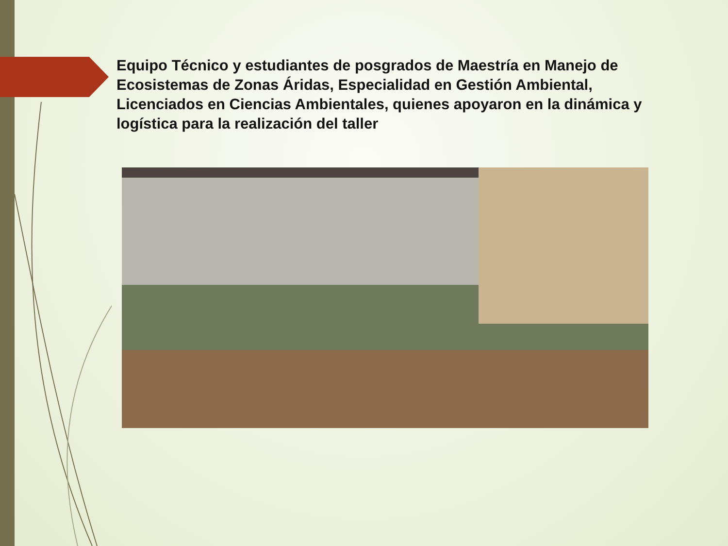Equipo Técnico y estudiantes de posgrados de Maestría en Manejo de Ecosistemas de Zonas Áridas, Especialidad en Gestión Ambiental, Licenciados en Ciencias Ambientales, quienes apoyaron en la dinámica y logística para la realización del taller